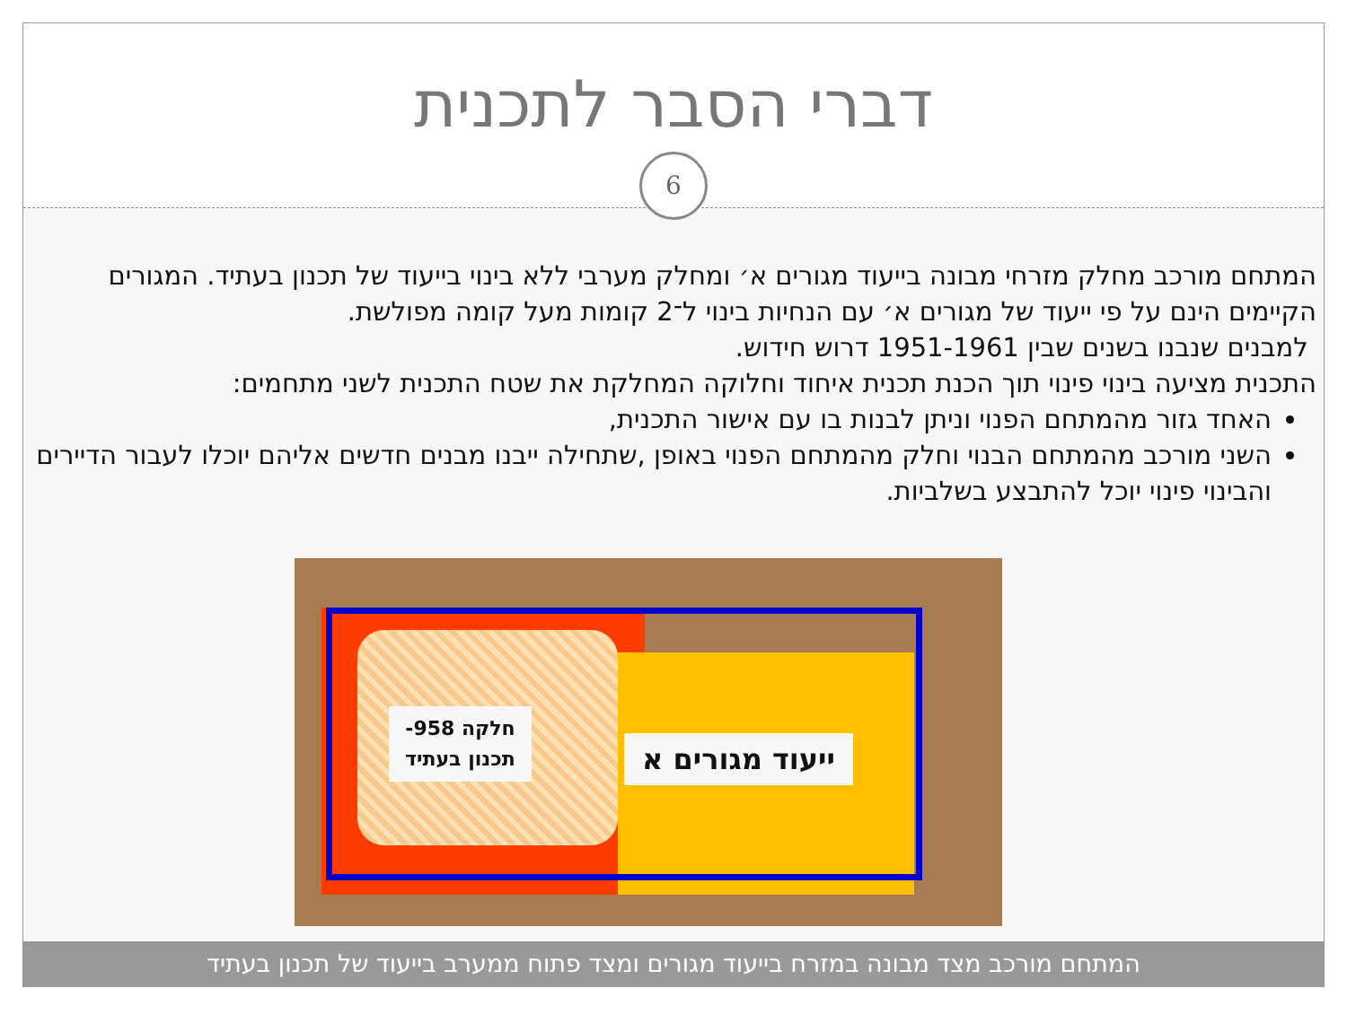דברי הסבר לתכנית
6
המתחם מורכב מחלק מזרחי מבונה בייעוד מגורים א׳ ומחלק מערבי ללא בינוי בייעוד של תכנון בעתיד. המגורים הקיימים הינם על פי ייעוד של מגורים א׳ עם הנחיות בינוי ל־2 קומות מעל קומה מפולשת.
למבנים שנבנו בשנים שבין 1951-1961 דרוש חידוש.
התכנית מציעה בינוי פינוי תוך הכנת תכנית איחוד וחלוקה המחלקת את שטח התכנית לשני מתחמים:
האחד גזור מהמתחם הפנוי וניתן לבנות בו עם אישור התכנית,
השני מורכב מהמתחם הבנוי וחלק מהמתחם הפנוי באופן ,שתחילה ייבנו מבנים חדשים אליהם יוכלו לעבור הדיירים והבינוי פינוי יוכל להתבצע בשלביות.
חלקה 958-
תכנון בעתיד
ייעוד מגורים א
המתחם מורכב מצד מבונה במזרח בייעוד מגורים ומצד פתוח ממערב בייעוד של תכנון בעתיד